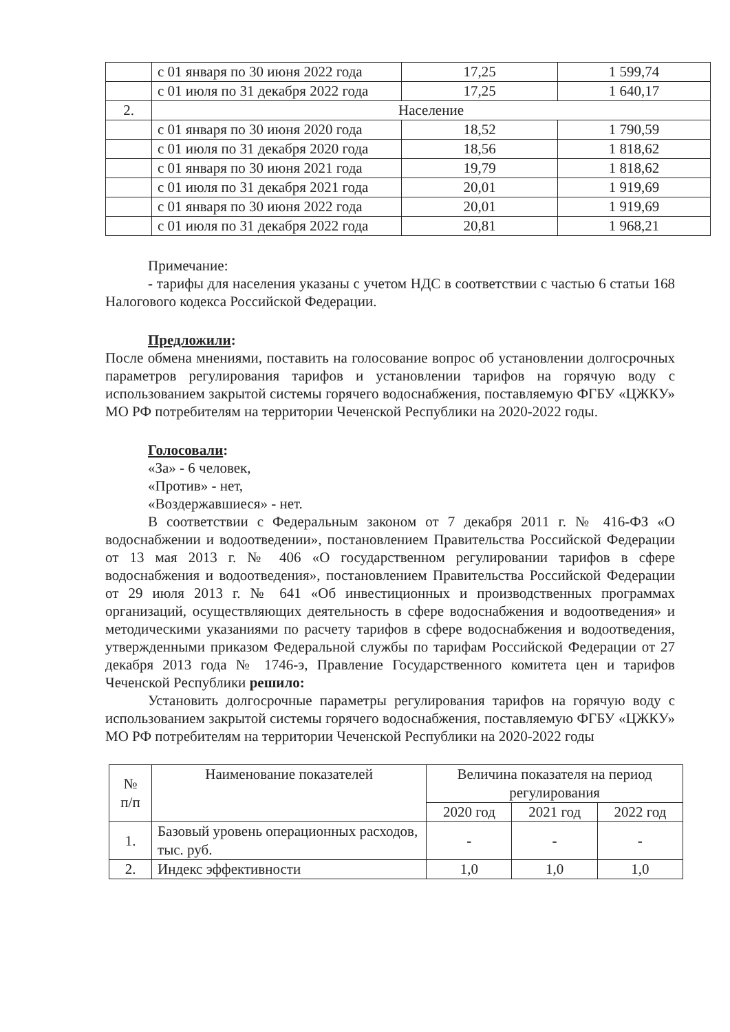| | с 01 января по 30 июня 2022 года | 17,25 | 1 599,74 |
| | с 01 июля по 31 декабря 2022 года | 17,25 | 1 640,17 |
| 2. | Население | | |
| | с 01 января по 30 июня 2020 года | 18,52 | 1 790,59 |
| | с 01 июля по 31 декабря 2020 года | 18,56 | 1 818,62 |
| | с 01 января по 30 июня 2021 года | 19,79 | 1 818,62 |
| | с 01 июля по 31 декабря 2021 года | 20,01 | 1 919,69 |
| | с 01 января по 30 июня 2022 года | 20,01 | 1 919,69 |
| | с 01 июля по 31 декабря 2022 года | 20,81 | 1 968,21 |
Примечание:
- тарифы для населения указаны с учетом НДС в соответствии с частью 6 статьи 168 Налогового кодекса Российской Федерации.
Предложили:
После обмена мнениями, поставить на голосование вопрос об установлении долгосрочных параметров регулирования тарифов и установлении тарифов на горячую воду с использованием закрытой системы горячего водоснабжения, поставляемую ФГБУ «ЦЖКУ» МО РФ потребителям на территории Чеченской Республики на 2020-2022 годы.
Голосовали:
«За» - 6 человек,
«Против» - нет,
«Воздержавшиеся» - нет.
В соответствии с Федеральным законом от 7 декабря 2011 г. № 416-ФЗ «О водоснабжении и водоотведении», постановлением Правительства Российской Федерации от 13 мая 2013 г. № 406 «О государственном регулировании тарифов в сфере водоснабжения и водоотведения», постановлением Правительства Российской Федерации от 29 июля 2013 г. № 641 «Об инвестиционных и производственных программах организаций, осуществляющих деятельность в сфере водоснабжения и водоотведения» и методическими указаниями по расчету тарифов в сфере водоснабжения и водоотведения, утвержденными приказом Федеральной службы по тарифам Российской Федерации от 27 декабря 2013 года № 1746-э, Правление Государственного комитета цен и тарифов Чеченской Республики решило:
Установить долгосрочные параметры регулирования тарифов на горячую воду с использованием закрытой системы горячего водоснабжения, поставляемую ФГБУ «ЦЖКУ» МО РФ потребителям на территории Чеченской Республики на 2020-2022 годы
| № п/п | Наименование показателей | Величина показателя на период регулирования | | |
| --- | --- | --- | --- | --- |
| | | 2020 год | 2021 год | 2022 год |
| 1. | Базовый уровень операционных расходов, тыс. руб. | - | - | - |
| 2. | Индекс эффективности | 1,0 | 1,0 | 1,0 |